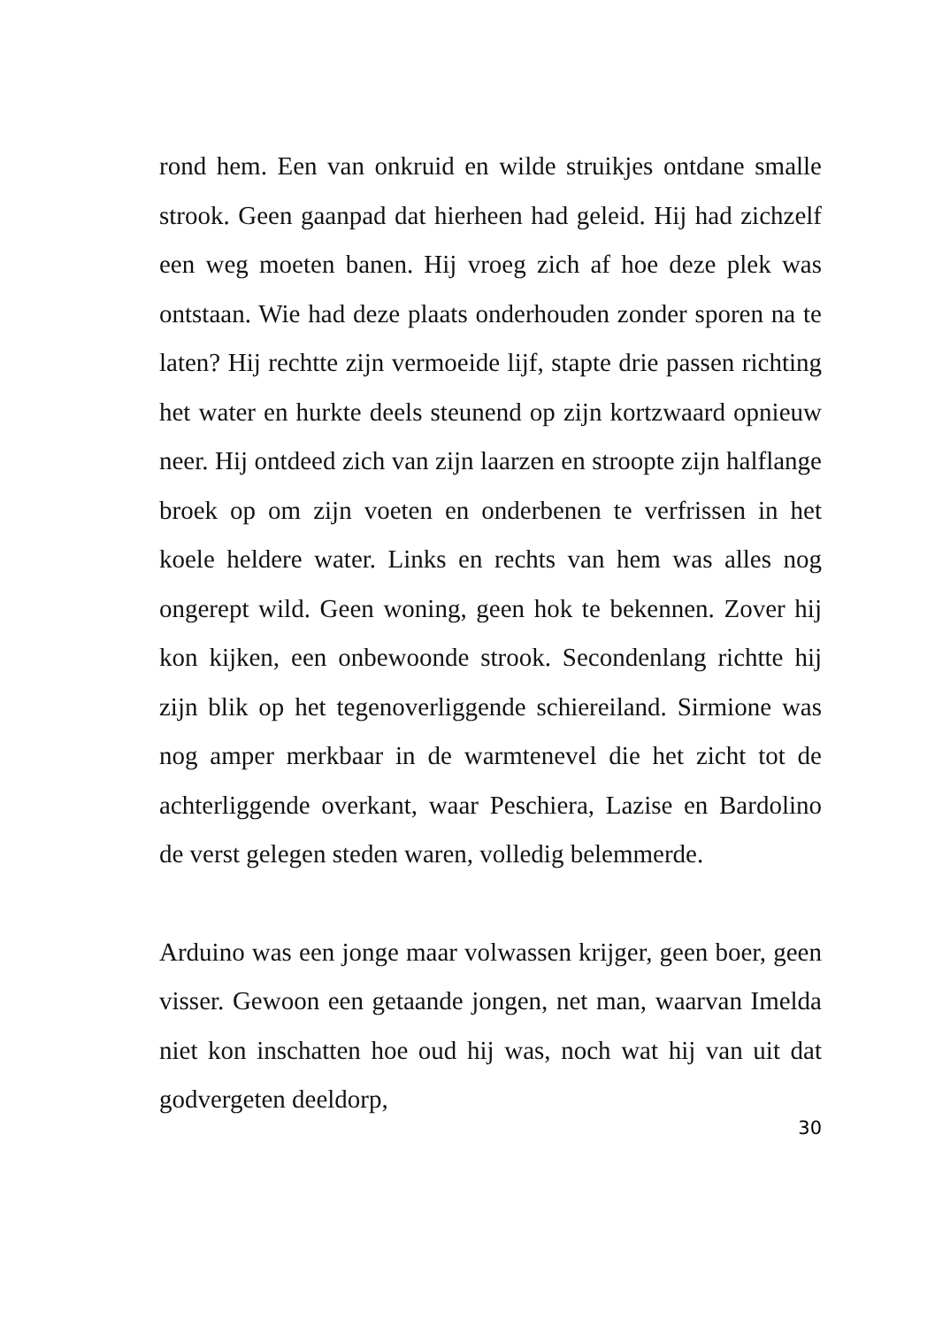rond hem. Een van onkruid en wilde struikjes ontdane smalle strook. Geen gaanpad dat hierheen had geleid. Hij had zichzelf een weg moeten banen. Hij vroeg zich af hoe deze plek was ontstaan. Wie had deze plaats onderhouden zonder sporen na te laten? Hij rechtte zijn vermoeide lijf, stapte drie passen richting het water en hurkte deels steunend op zijn kortzwaard opnieuw neer. Hij ontdeed zich van zijn laarzen en stroopte zijn halflange broek op om zijn voeten en onderbenen te verfrissen in het koele heldere water. Links en rechts van hem was alles nog ongerept wild. Geen woning, geen hok te bekennen. Zover hij kon kijken, een onbewoonde strook. Secondenlang richtte hij zijn blik op het tegenoverliggende schiereiland. Sirmione was nog amper merkbaar in de warmtenevel die het zicht tot de achterliggende overkant, waar Peschiera, Lazise en Bardolino de verst gelegen steden waren, volledig belemmerde.
Arduino was een jonge maar volwassen krijger, geen boer, geen visser. Gewoon een getaande jongen, net man, waarvan Imelda niet kon inschatten hoe oud hij was, noch wat hij van uit dat godvergeten deeldorp,
30